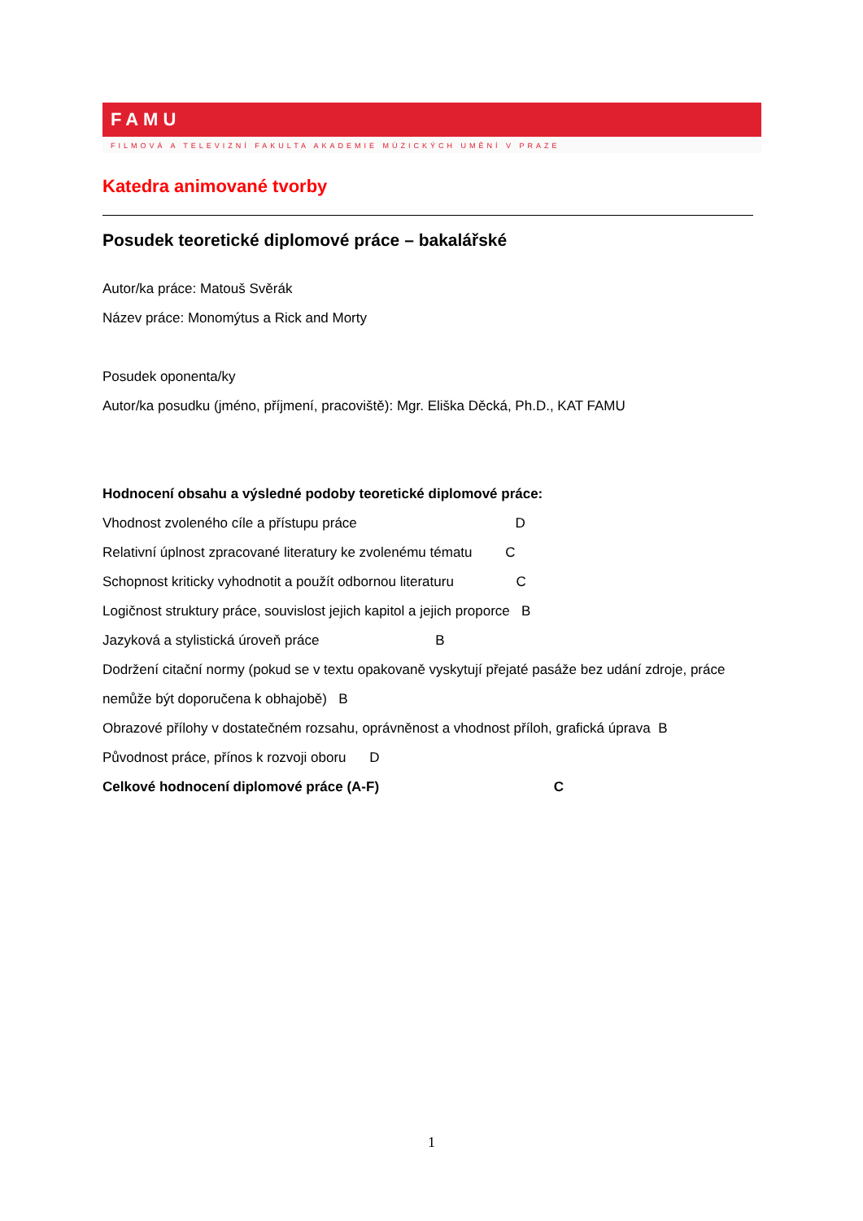FAMU
FILMOVÁ A TELEVIZNÍ FAKULTA AKADEMIE MÚZICKÝCH UMĚNÍ V PRAZE
Katedra animované tvorby
Posudek teoretické diplomové práce – bakalářské
Autor/ka práce: Matouš Svěrák
Název práce: Monomýtus a Rick and Morty
Posudek oponenta/ky
Autor/ka posudku (jméno, příjmení, pracoviště): Mgr. Eliška Děcká, Ph.D., KAT FAMU
Hodnocení obsahu a výsledné podoby teoretické diplomové práce:
Vhodnost zvoleného cíle a přístupu práce D
Relativní úplnost zpracované literatury ke zvolenému tématu C
Schopnost kriticky vyhodnotit a použít odbornou literaturu C
Logičnost struktury práce, souvislost jejich kapitol a jejich proporce B
Jazyková a stylistická úroveň práce B
Dodržení citační normy (pokud se v textu opakovaně vyskytují přejaté pasáže bez udání zdroje, práce nemůže být doporučena k obhajobě) B
Obrazové přílohy v dostatečném rozsahu, oprávněnost a vhodnost příloh, grafická úprava B
Původnost práce, přínos k rozvoji oboru D
Celkové hodnocení diplomové práce (A-F) C
1